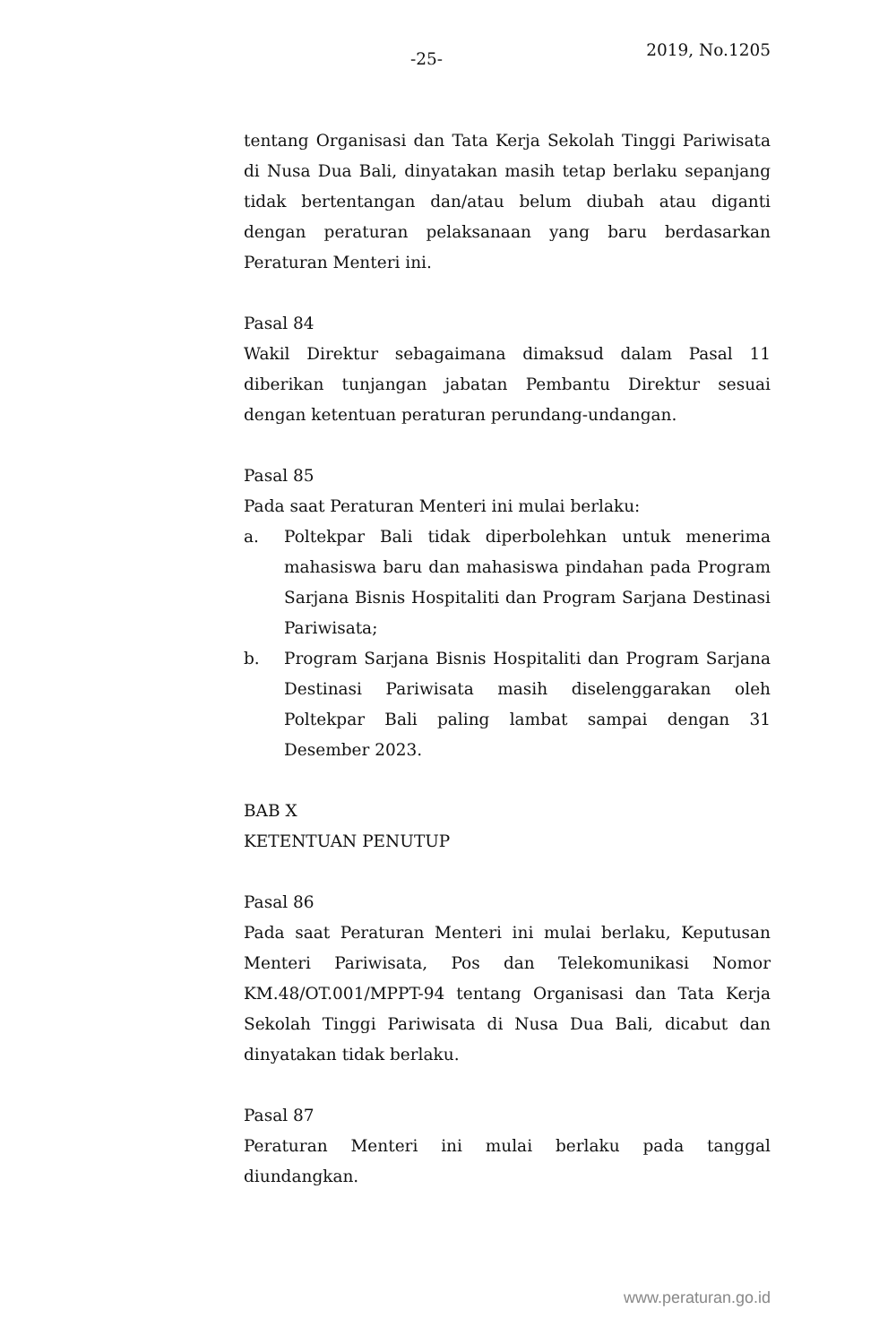-25- 2019, No.1205
tentang Organisasi dan Tata Kerja Sekolah Tinggi Pariwisata di Nusa Dua Bali, dinyatakan masih tetap berlaku sepanjang tidak bertentangan dan/atau belum diubah atau diganti dengan peraturan pelaksanaan yang baru berdasarkan Peraturan Menteri ini.
Pasal 84
Wakil Direktur sebagaimana dimaksud dalam Pasal 11 diberikan tunjangan jabatan Pembantu Direktur sesuai dengan ketentuan peraturan perundang-undangan.
Pasal 85
Pada saat Peraturan Menteri ini mulai berlaku:
a. Poltekpar Bali tidak diperbolehkan untuk menerima mahasiswa baru dan mahasiswa pindahan pada Program Sarjana Bisnis Hospitaliti dan Program Sarjana Destinasi Pariwisata;
b. Program Sarjana Bisnis Hospitaliti dan Program Sarjana Destinasi Pariwisata masih diselenggarakan oleh Poltekpar Bali paling lambat sampai dengan 31 Desember 2023.
BAB X
KETENTUAN PENUTUP
Pasal 86
Pada saat Peraturan Menteri ini mulai berlaku, Keputusan Menteri Pariwisata, Pos dan Telekomunikasi Nomor KM.48/OT.001/MPPT-94 tentang Organisasi dan Tata Kerja Sekolah Tinggi Pariwisata di Nusa Dua Bali, dicabut dan dinyatakan tidak berlaku.
Pasal 87
Peraturan Menteri ini mulai berlaku pada tanggal diundangkan.
www.peraturan.go.id